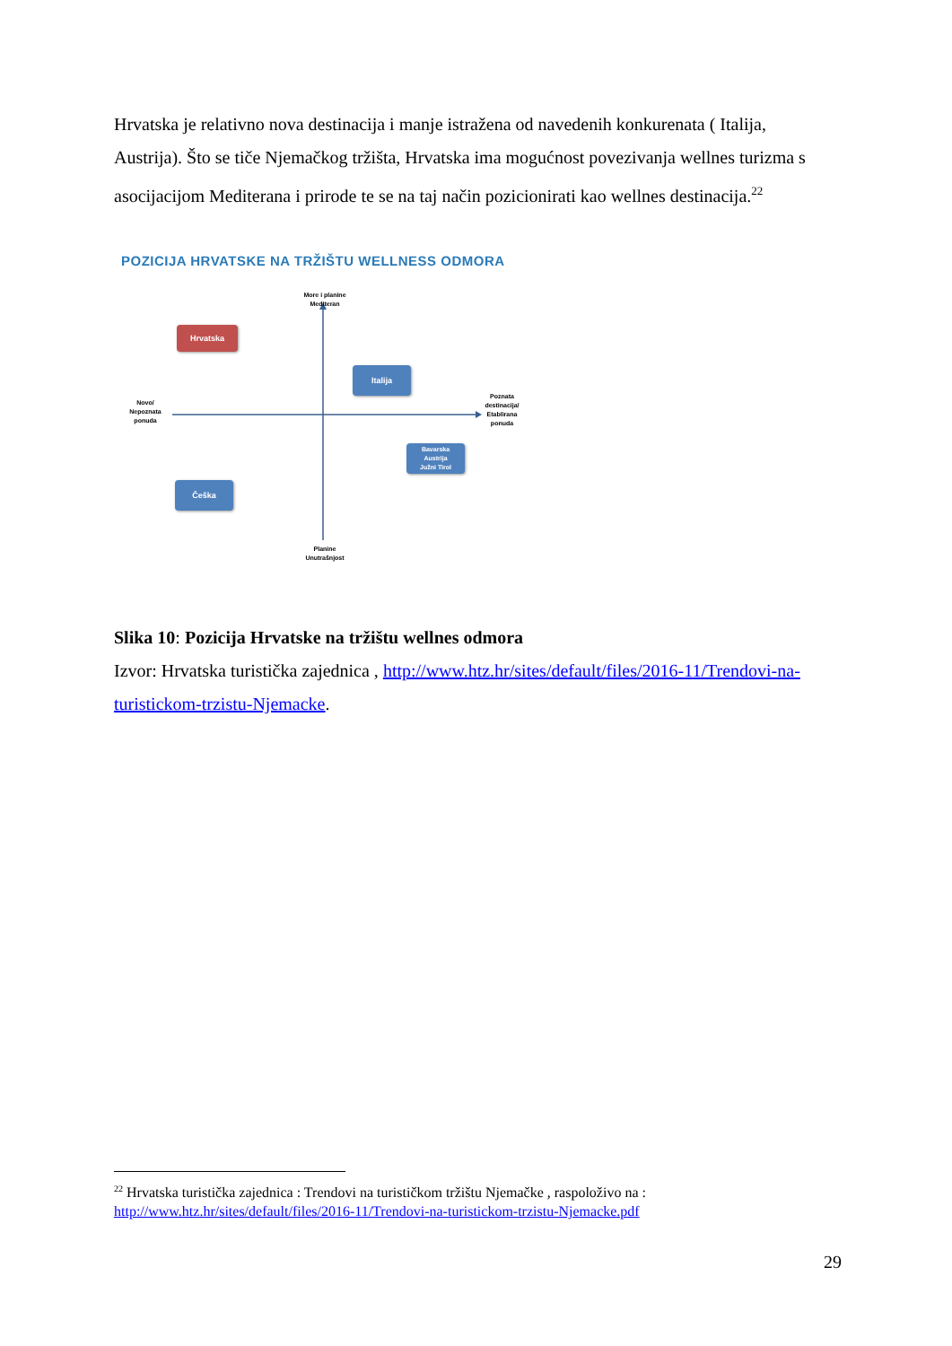Hrvatska je relativno nova destinacija i manje istražena od navedenih konkurenata ( Italija, Austrija). Što se tiče Njemačkog tržišta, Hrvatska ima mogućnost povezivanja wellnes turizma s asocijacijom Mediterana i prirode te se na taj način pozicionirati kao wellnes destinacija.<sup>22</sup>
POZICIJA HRVATSKE NA TRŽIŠTU WELLNESS ODMORA
More i planine
Mediteran
Planine
Unutrašnjost
Novo/
Nepoznata
ponuda
Poznata
destinacija/
Etablirana
ponuda
Hrvatska
Italija
Bavarska
Austrija
Južni Tirol
Češka
Slika 10: Pozicija Hrvatske na tržištu wellnes odmora
Izvor: Hrvatska turistička zajednica , http://www.htz.hr/sites/default/files/2016-11/Trendovi-na-turistickom-trzistu-Njemacke.
<sup>22</sup> Hrvatska turistička zajednica : Trendovi na turističkom tržištu Njemačke , raspoloživo na : http://www.htz.hr/sites/default/files/2016-11/Trendovi-na-turistickom-trzistu-Njemacke.pdf
29